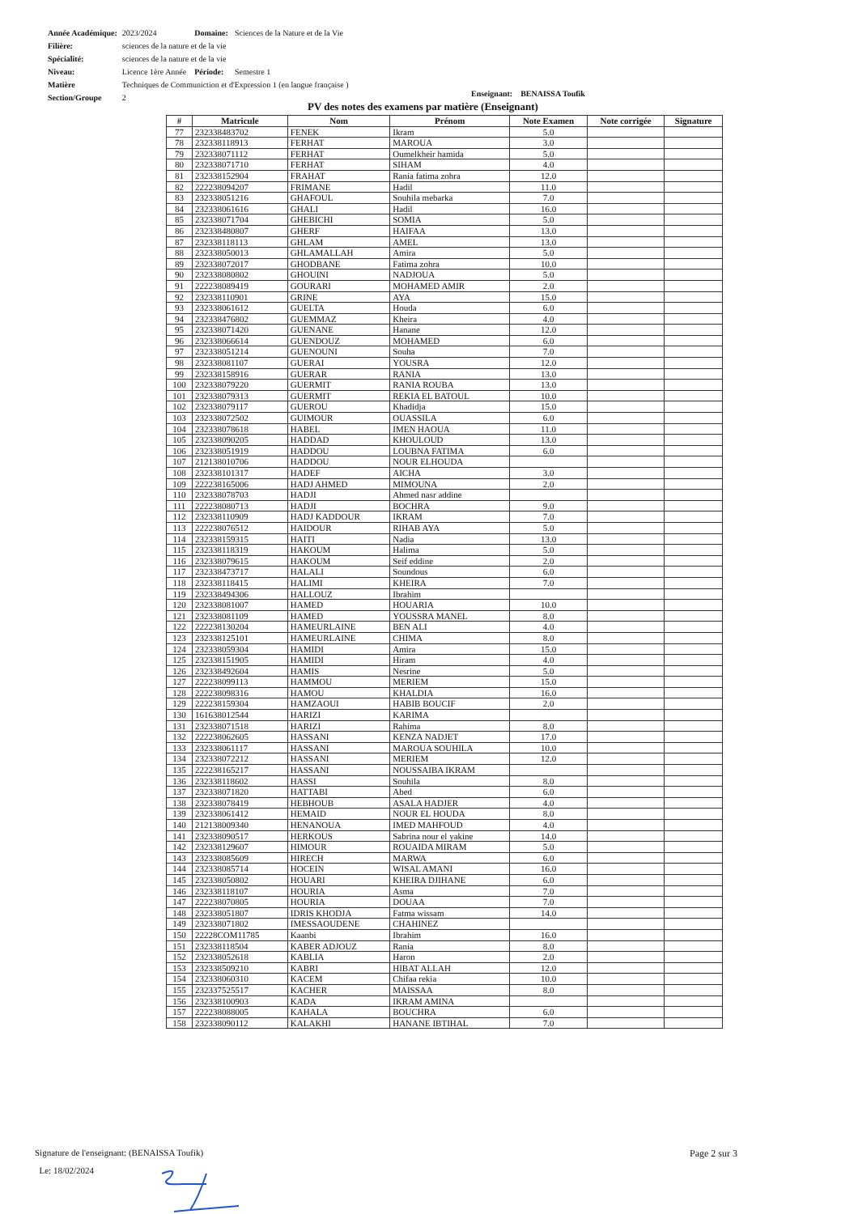| Année Académique: | 2023/2024 | Domaine: | Sciences de la Nature et de la Vie |
| Filière: | sciences de la nature et de la vie | | |
| Spécialité: | sciences de la nature et de la vie | | |
| Niveau: | Licence 1ère Année | Période: | Semestre 1 |
| Matière | Techniques de Communiction et d'Expression 1 (en langue française ) | | |
| Section/Groupe | 2 | | |
Enseignant: BENAISSA Toufik
PV des notes des examens par matière (Enseignant)
| # | Matricule | Nom | Prénom | Note Examen | Note corrigée | Signature |
| --- | --- | --- | --- | --- | --- | --- |
| 77 | 232338483702 | FENEK | Ikram | 5.0 | | |
| 78 | 232338118913 | FERHAT | MAROUA | 3.0 | | |
| 79 | 232338071112 | FERHAT | Oumelkheir hamida | 5.0 | | |
| 80 | 232338071710 | FERHAT | SIHAM | 4.0 | | |
| 81 | 232338152904 | FRAHAT | Rania fatima zohra | 12.0 | | |
| 82 | 222238094207 | FRIMANE | Hadil | 11.0 | | |
| 83 | 232338051216 | GHAFOUL | Souhila mebarka | 7.0 | | |
| 84 | 232338061616 | GHALI | Hadil | 16.0 | | |
| 85 | 232338071704 | GHEBICHI | SOMIA | 5.0 | | |
| 86 | 232338480807 | GHERF | HAIFAA | 13.0 | | |
| 87 | 232338118113 | GHLAM | AMEL | 13.0 | | |
| 88 | 232338050013 | GHLAMALLAH | Amira | 5.0 | | |
| 89 | 232338072017 | GHODBANE | Fatima zohra | 10.0 | | |
| 90 | 232338080802 | GHOUINI | NADJOUA | 5.0 | | |
| 91 | 222238089419 | GOURARI | MOHAMED AMIR | 2.0 | | |
| 92 | 232338110901 | GRINE | AYA | 15.0 | | |
| 93 | 232338061612 | GUELTA | Houda | 6.0 | | |
| 94 | 232338476802 | GUEMMAZ | Kheira | 4.0 | | |
| 95 | 232338071420 | GUENANE | Hanane | 12.0 | | |
| 96 | 232338066614 | GUENDOUZ | MOHAMED | 6.0 | | |
| 97 | 232338051214 | GUENOUNI | Souha | 7.0 | | |
| 98 | 232338081107 | GUERAI | YOUSRA | 12.0 | | |
| 99 | 232338158916 | GUERAR | RANIA | 13.0 | | |
| 100 | 232338079220 | GUERMIT | RANIA ROUBA | 13.0 | | |
| 101 | 232338079313 | GUERMIT | REKIA EL BATOUL | 10.0 | | |
| 102 | 232338079117 | GUEROU | Khadidja | 15.0 | | |
| 103 | 232338072502 | GUIMOUR | OUASSILA | 6.0 | | |
| 104 | 232338078618 | HABEL | IMEN HAOUA | 11.0 | | |
| 105 | 232338090205 | HADDAD | KHOULOUD | 13.0 | | |
| 106 | 232338051919 | HADDOU | LOUBNA FATIMA | 6.0 | | |
| 107 | 212138010706 | HADDOU | NOUR ELHOUDA | | | |
| 108 | 232338101317 | HADEF | AICHA | 3.0 | | |
| 109 | 222238165006 | HADJ AHMED | MIMOUNA | 2.0 | | |
| 110 | 232338078703 | HADJI | Ahmed nasr addine | | | |
| 111 | 222238080713 | HADJI | BOCHRA | 9.0 | | |
| 112 | 232338110909 | HADJ KADDOUR | IKRAM | 7.0 | | |
| 113 | 222238076512 | HAIDOUR | RIHAB AYA | 5.0 | | |
| 114 | 232338159315 | HAITI | Nadia | 13.0 | | |
| 115 | 232338118319 | HAKOUM | Halima | 5.0 | | |
| 116 | 232338079615 | HAKOUM | Seif eddine | 2.0 | | |
| 117 | 232338473717 | HALALI | Soundous | 6.0 | | |
| 118 | 232338118415 | HALIMI | KHEIRA | 7.0 | | |
| 119 | 232338494306 | HALLOUZ | Ibrahim | | | |
| 120 | 232338081007 | HAMED | HOUARIA | 10.0 | | |
| 121 | 232338081109 | HAMED | YOUSSRA MANEL | 8.0 | | |
| 122 | 222238130204 | HAMEURLAINE | BEN ALI | 4.0 | | |
| 123 | 232338125101 | HAMEURLAINE | CHIMA | 8.0 | | |
| 124 | 232338059304 | HAMIDI | Amira | 15.0 | | |
| 125 | 232338151905 | HAMIDI | Hiram | 4.0 | | |
| 126 | 232338492604 | HAMIS | Nesrine | 5.0 | | |
| 127 | 222238099113 | HAMMOU | MERIEM | 15.0 | | |
| 128 | 222238098316 | HAMOU | KHALDIA | 16.0 | | |
| 129 | 222238159304 | HAMZAOUI | HABIB BOUCIF | 2.0 | | |
| 130 | 161638012544 | HARIZI | KARIMA | | | |
| 131 | 232338071518 | HARIZI | Rahima | 8.0 | | |
| 132 | 222238062605 | HASSANI | KENZA NADJET | 17.0 | | |
| 133 | 232338061117 | HASSANI | MAROUA SOUHILA | 10.0 | | |
| 134 | 232338072212 | HASSANI | MERIEM | 12.0 | | |
| 135 | 222238165217 | HASSANI | NOUSSAIBA IKRAM | | | |
| 136 | 232338118602 | HASSI | Souhila | 8.0 | | |
| 137 | 232338071820 | HATTABI | Abed | 6.0 | | |
| 138 | 232338078419 | HEBHOUB | ASALA HADJER | 4.0 | | |
| 139 | 232338061412 | HEMAID | NOUR EL HOUDA | 8.0 | | |
| 140 | 212138009340 | HENANOUA | IMED MAHFOUD | 4.0 | | |
| 141 | 232338090517 | HERKOUS | Sabrina nour el yakine | 14.0 | | |
| 142 | 232338129607 | HIMOUR | ROUAIDA MIRAM | 5.0 | | |
| 143 | 232338085609 | HIRECH | MARWA | 6.0 | | |
| 144 | 232338085714 | HOCEIN | WISAL AMANI | 16.0 | | |
| 145 | 232338050802 | HOUARI | KHEIRA DJIHANE | 6.0 | | |
| 146 | 232338118107 | HOURIA | Asma | 7.0 | | |
| 147 | 222238070805 | HOURIA | DOUAA | 7.0 | | |
| 148 | 232338051807 | IDRIS KHODJA | Fatma wissam | 14.0 | | |
| 149 | 232338071802 | IMESSAOUDENE | CHAHINEZ | | | |
| 150 | 22228COM11785 | Kaanbi | Ibrahim | 16.0 | | |
| 151 | 232338118504 | KABER ADJOUZ | Rania | 8.0 | | |
| 152 | 232338052618 | KABLIA | Haron | 2.0 | | |
| 153 | 232338509210 | KABRI | HIBAT ALLAH | 12.0 | | |
| 154 | 232338060310 | KACEM | Chifaa rekia | 10.0 | | |
| 155 | 232337525517 | KACHER | MAISSAA | 8.0 | | |
| 156 | 232338100903 | KADA | IKRAM AMINA | | | |
| 157 | 222238088005 | KAHALA | BOUCHRA | 6.0 | | |
| 158 | 232338090112 | KALAKHI | HANANE IBTIHAL | 7.0 | | |
Signature de l'enseignant: (BENAISSA Toufik)
Le: 18/02/2024
Page 2 sur 3